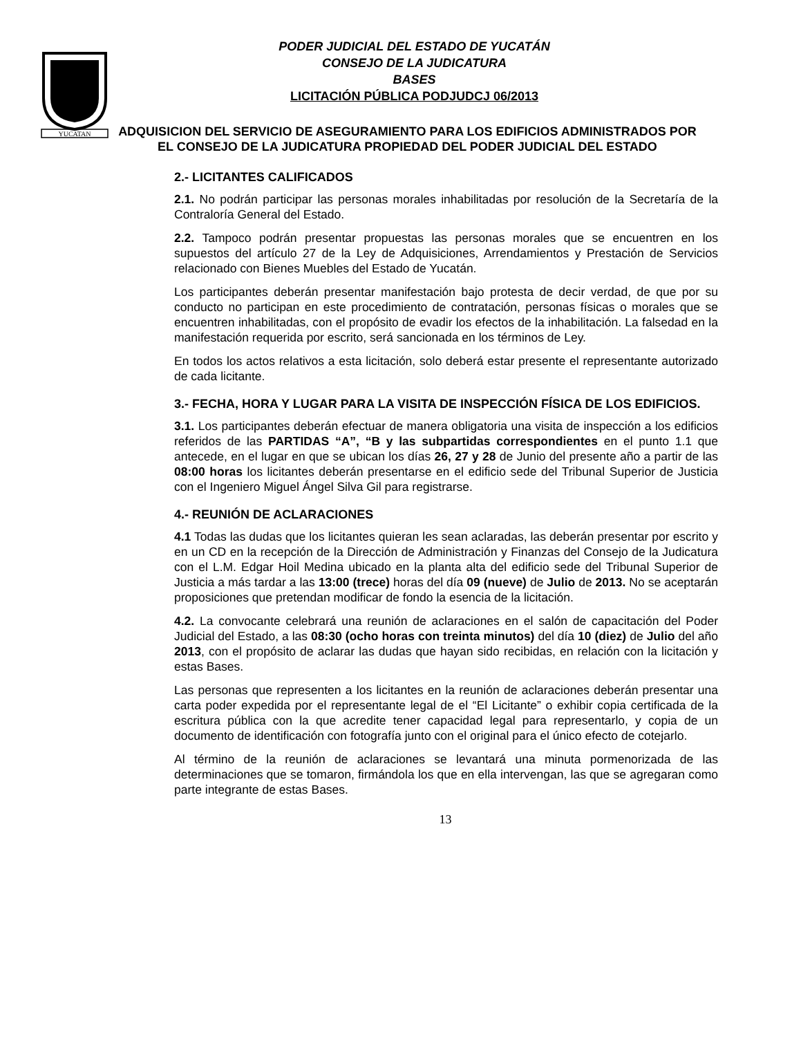YUCATAN
PODER JUDICIAL DEL ESTADO DE YUCATÁN
CONSEJO DE LA JUDICATURA
BASES
LICITACIÓN PÚBLICA PODJUDCJ 06/2013
ADQUISICION DEL SERVICIO DE ASEGURAMIENTO PARA LOS EDIFICIOS ADMINISTRADOS POR EL CONSEJO DE LA JUDICATURA PROPIEDAD DEL PODER JUDICIAL DEL ESTADO
2.- LICITANTES CALIFICADOS
2.1. No podrán participar las personas morales inhabilitadas por resolución de la Secretaría de la Contraloría General del Estado.
2.2. Tampoco podrán presentar propuestas las personas morales que se encuentren en los supuestos del artículo 27 de la Ley de Adquisiciones, Arrendamientos y Prestación de Servicios relacionado con Bienes Muebles del Estado de Yucatán.
Los participantes deberán presentar manifestación bajo protesta de decir verdad, de que por su conducto no participan en este procedimiento de contratación, personas físicas o morales que se encuentren inhabilitadas, con el propósito de evadir los efectos de la inhabilitación. La falsedad en la manifestación requerida por escrito, será sancionada en los términos de Ley.
En todos los actos relativos a esta licitación, solo deberá estar presente el representante autorizado de cada licitante.
3.- FECHA, HORA Y LUGAR PARA LA VISITA DE INSPECCIÓN FÍSICA DE LOS EDIFICIOS.
3.1. Los participantes deberán efectuar de manera obligatoria una visita de inspección a los edificios referidos de las PARTIDAS “A”, “B y las subpartidas correspondientes en el punto 1.1 que antecede, en el lugar en que se ubican los días 26, 27 y 28 de Junio del presente año a partir de las 08:00 horas los licitantes deberán presentarse en el edificio sede del Tribunal Superior de Justicia con el Ingeniero Miguel Ángel Silva Gil para registrarse.
4.- REUNIÓN DE ACLARACIONES
4.1 Todas las dudas que los licitantes quieran les sean aclaradas, las deberán presentar por escrito y en un CD en la recepción de la Dirección de Administración y Finanzas del Consejo de la Judicatura con el L.M. Edgar Hoil Medina ubicado en la planta alta del edificio sede del Tribunal Superior de Justicia a más tardar a las 13:00 (trece) horas del día 09 (nueve) de Julio de 2013. No se aceptarán proposiciones que pretendan modificar de fondo la esencia de la licitación.
4.2. La convocante celebrará una reunión de aclaraciones en el salón de capacitación del Poder Judicial del Estado, a las 08:30 (ocho horas con treinta minutos) del día 10 (diez) de Julio del año 2013, con el propósito de aclarar las dudas que hayan sido recibidas, en relación con la licitación y estas Bases.
Las personas que representen a los licitantes en la reunión de aclaraciones deberán presentar una carta poder expedida por el representante legal de el “El Licitante” o exhibir copia certificada de la escritura pública con la que acredite tener capacidad legal para representarlo, y copia de un documento de identificación con fotografía junto con el original para el único efecto de cotejarlo.
Al término de la reunión de aclaraciones se levantará una minuta pormenorizada de las determinaciones que se tomaron, firmándola los que en ella intervengan, las que se agregaran como parte integrante de estas Bases.
13